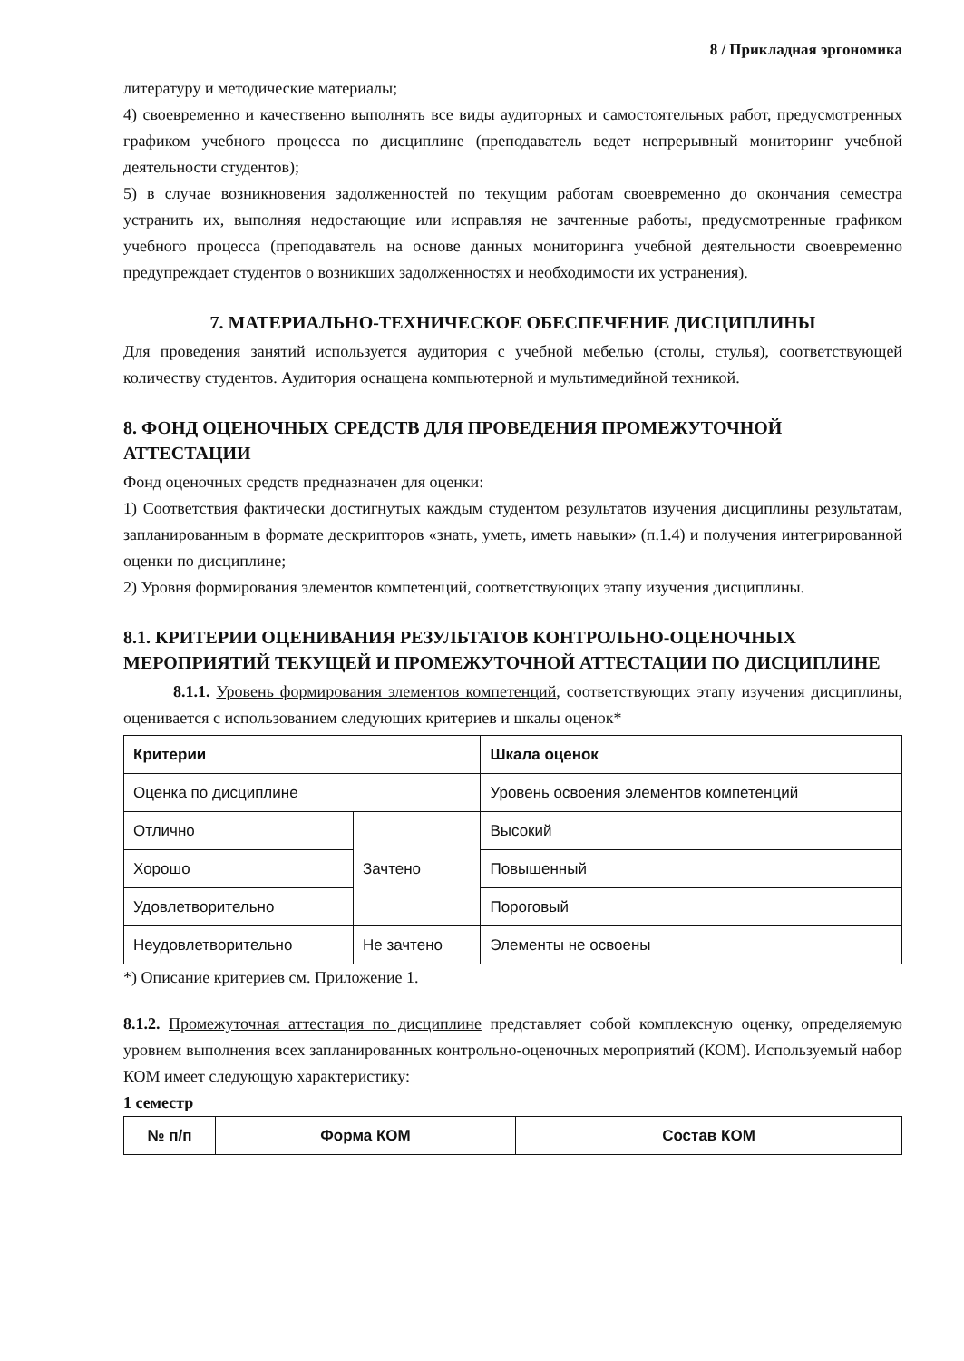8 / Прикладная эргономика
литературу и методические материалы;
4) своевременно и качественно выполнять все виды аудиторных и самостоятельных работ, предусмотренных графиком учебного процесса по дисциплине (преподаватель ведет непрерывный мониторинг учебной деятельности студентов);
5) в случае возникновения задолженностей по текущим работам своевременно до окончания семестра устранить их, выполняя недостающие или исправляя не зачтенные работы, предусмотренные графиком учебного процесса (преподаватель на основе данных мониторинга учебной деятельности своевременно предупреждает студентов о возникших задолженностях и необходимости их устранения).
7. МАТЕРИАЛЬНО-ТЕХНИЧЕСКОЕ ОБЕСПЕЧЕНИЕ ДИСЦИПЛИНЫ
Для проведения занятий используется аудитория с учебной мебелью (столы, стулья), соответствующей количеству студентов. Аудитория оснащена компьютерной и мультимедийной техникой.
8. ФОНД ОЦЕНОЧНЫХ СРЕДСТВ ДЛЯ ПРОВЕДЕНИЯ ПРОМЕЖУТОЧНОЙ АТТЕСТАЦИИ
Фонд оценочных средств предназначен для оценки:
1) Соответствия фактически достигнутых каждым студентом результатов изучения дисциплины результатам, запланированным в формате дескрипторов «знать, уметь, иметь навыки» (п.1.4) и получения интегрированной оценки по дисциплине;
2) Уровня формирования элементов компетенций, соответствующих этапу изучения дисциплины.
8.1. КРИТЕРИИ ОЦЕНИВАНИЯ РЕЗУЛЬТАТОВ КОНТРОЛЬНО-ОЦЕНОЧНЫХ МЕРОПРИЯТИЙ ТЕКУЩЕЙ И ПРОМЕЖУТОЧНОЙ АТТЕСТАЦИИ ПО ДИСЦИПЛИНЕ
8.1.1. Уровень формирования элементов компетенций, соответствующих этапу изучения дисциплины, оценивается с использованием следующих критериев и шкалы оценок*
| Критерии | | Шкала оценок |
| --- | --- | --- |
| Оценка по дисциплине | | Уровень освоения элементов компетенций |
| Отлично | Зачтено | Высокий |
| Хорошо | | Повышенный |
| Удовлетворительно | | Пороговый |
| Неудовлетворительно | Не зачтено | Элементы не освоены |
*) Описание критериев см. Приложение 1.
8.1.2. Промежуточная аттестация по дисциплине представляет собой комплексную оценку, определяемую уровнем выполнения всех запланированных контрольно-оценочных мероприятий (КОМ). Используемый набор КОМ имеет следующую характеристику:
1 семестр
| № п/п | Форма КОМ | Состав КОМ |
| --- | --- | --- |